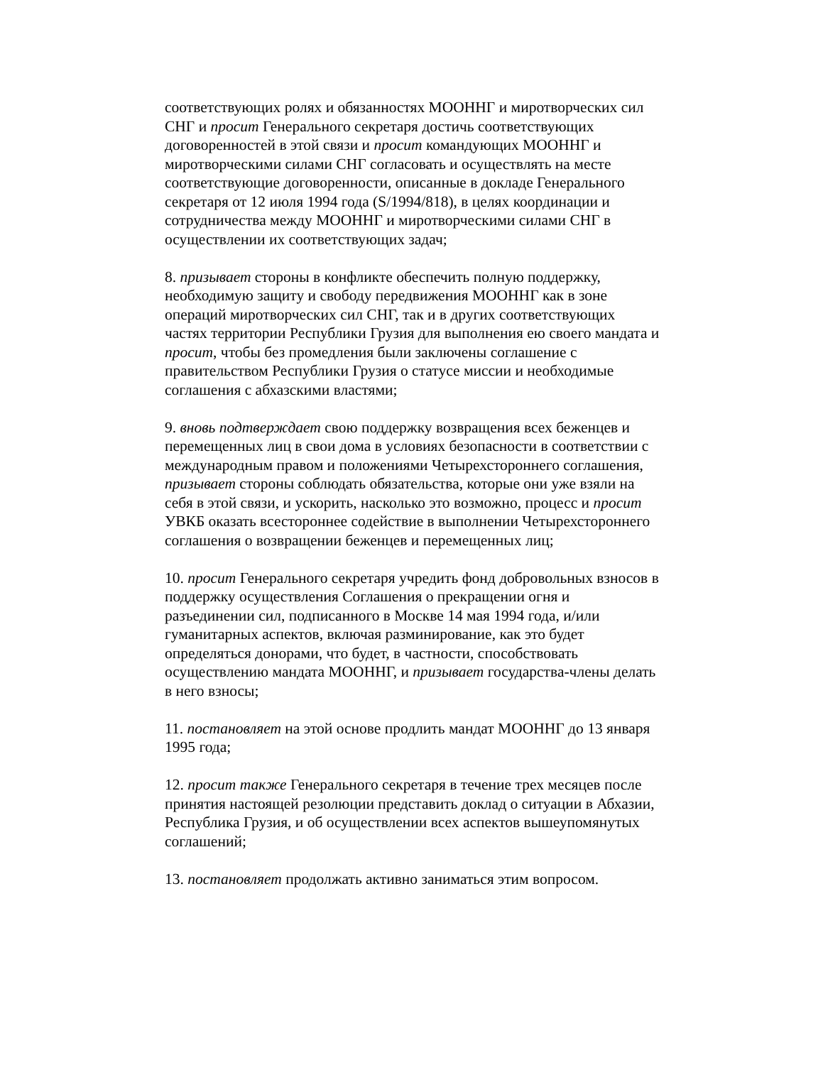соответствующих ролях и обязанностях МООННГ и миротворческих сил СНГ и просит Генерального секретаря достичь соответствующих договоренностей в этой связи и просит командующих МООННГ и миротворческими силами СНГ согласовать и осуществлять на месте соответствующие договоренности, описанные в докладе Генерального секретаря от 12 июля 1994 года (S/1994/818), в целях координации и сотрудничества между МООННГ и миротворческими силами СНГ в осуществлении их соответствующих задач;
8. призывает стороны в конфликте обеспечить полную поддержку, необходимую защиту и свободу передвижения МООННГ как в зоне операций миротворческих сил СНГ, так и в других соответствующих частях территории Республики Грузия для выполнения ею своего мандата и просит, чтобы без промедления были заключены соглашение с правительством Республики Грузия о статусе миссии и необходимые соглашения с абхазскими властями;
9. вновь подтверждает свою поддержку возвращения всех беженцев и перемещенных лиц в свои дома в условиях безопасности в соответствии с международным правом и положениями Четырехстороннего соглашения, призывает стороны соблюдать обязательства, которые они уже взяли на себя в этой связи, и ускорить, насколько это возможно, процесс и просит УВКБ оказать всестороннее содействие в выполнении Четырехстороннего соглашения о возвращении беженцев и перемещенных лиц;
10. просит Генерального секретаря учредить фонд добровольных взносов в поддержку осуществления Соглашения о прекращении огня и разъединении сил, подписанного в Москве 14 мая 1994 года, и/или гуманитарных аспектов, включая разминирование, как это будет определяться донорами, что будет, в частности, способствовать осуществлению мандата МООННГ, и призывает государства-члены делать в него взносы;
11. постановляет на этой основе продлить мандат МООННГ до 13 января 1995 года;
12. просит также Генерального секретаря в течение трех месяцев после принятия настоящей резолюции представить доклад о ситуации в Абхазии, Республика Грузия, и об осуществлении всех аспектов вышеупомянутых соглашений;
13. постановляет продолжать активно заниматься этим вопросом.